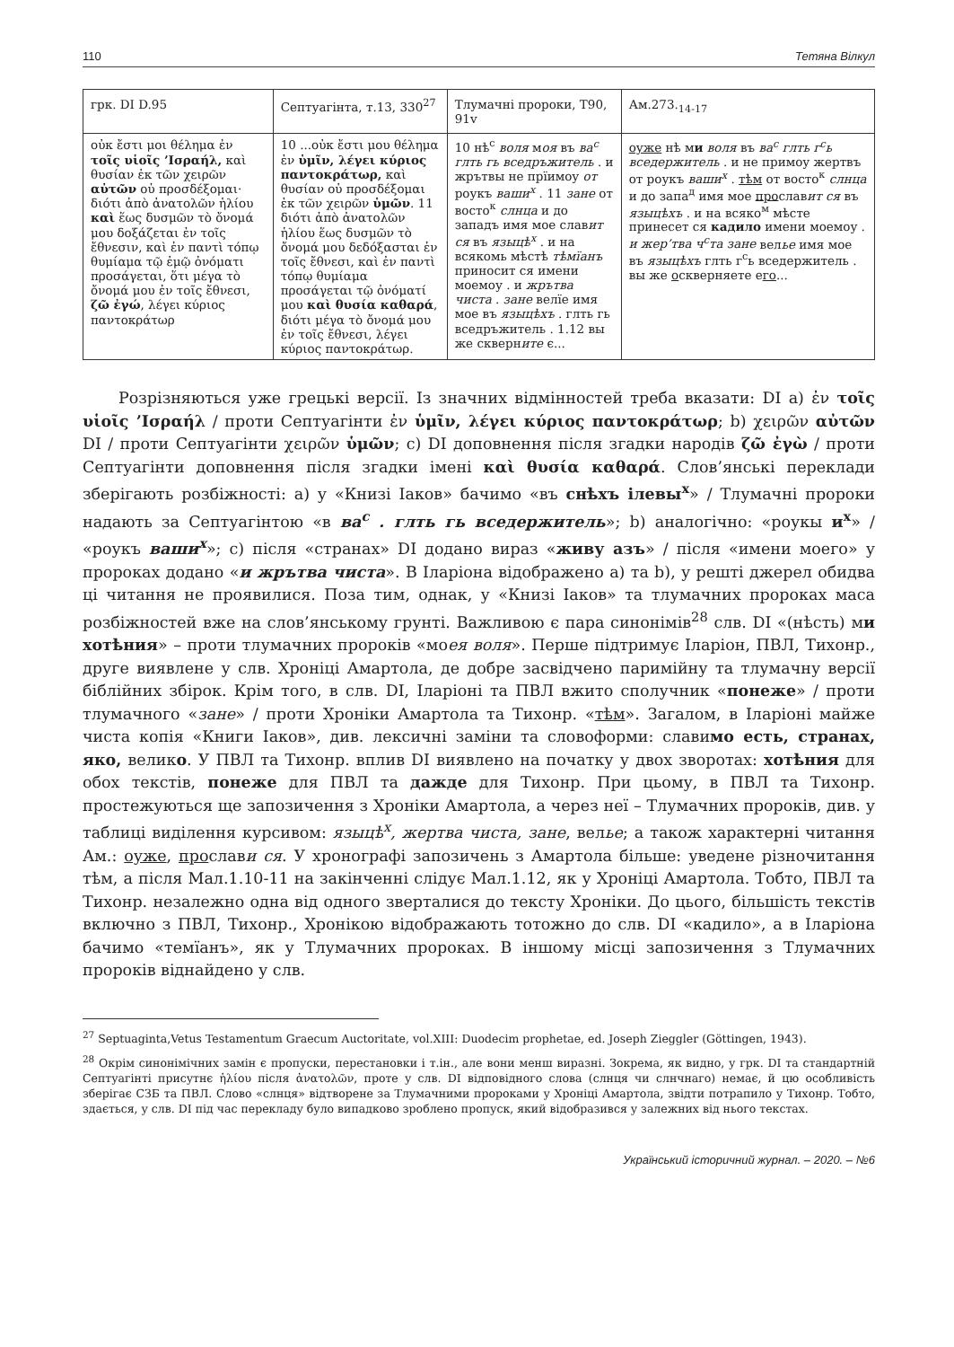110 Тетяна Вілкул
| грк. DI D.95 | Септуагінта, т.13, 330<sup>27</sup> | Тлумачні пророки, Т90, 91v | Ам.273.<sub>14-17</sub> |
| --- | --- | --- | --- |
| οὐκ ἔστι μοι θέλημα ἐν τοῖς υἱοῖς ’Ισραήλ, καὶ θυσίαν ἐκ τῶν χειρῶν αὐτῶν οὐ προσδέξομαι· διότι ἀπὸ ἀνατολῶν ἡλίου καὶ ἕως δυσμῶν τὸ ὄνομά μου δοξάζεται ἐν τοῖς ἔθνεσιν, καὶ ἐν παντὶ τόπῳ θυμίαμα τῷ ἐμῷ ὀνόματι προσάγεται, ὅτι μέγα τὸ ὄνομά μου ἐν τοῖς ἔθνεσι, ζῶ ἐγώ , λέγει κύριος παντοκράτωρ | 10 ...οὐκ ἔστι μου θέλημα ἐν ὑμῖν, λέγει κύριος παντοκράτωρ, καὶ θυσίαν οὐ προσδέξομαι ἐκ τῶν χειρῶν ὑμῶν . 11 διότι ἀπὸ ἀνατολῶν ἡλίου ἕως δυσμῶν τὸ ὄνομά μου δεδόξασται ἐν τοῖς ἔθνεσι, καὶ ἐν παντὶ τόπῳ θυμίαμα προσάγεται τῷ ὀνόματί μου καὶ θυσία καθαρά , διότι μέγα τὸ ὄνομά μου ἐν τοῖς ἔθνεσι, λέγει κύριος παντοκράτωρ. | 10 нѣ<sup>с</sup> воля м оя въ ва<sup>с</sup> глть гь вседръжитель . и жрътвы не прїимоу от роукъ ваши<sup>х</sup> . 11 зане от восто<sup>к</sup> слнца и до западъ имя мое слав ит ся въ языцѣ<sup>х</sup> . и на всякомь мѣстѣ тѣмїанъ приносит ся имени моемоу . и жрътва чиста . зане велїе имя мое въ языцѣхъ . глть гь вседръжитель . 1.12 вы же скверн ите є... | оуже нѣ м и воля въ ва<sup>с</sup> глть г<sup>с</sup>ь вседержитель . и не примоу жертвъ от роукъ ваши<sup>х</sup> . тѣм от восто<sup>к</sup> слнца и до запа<sup>д</sup> имя мое про слав ит ся въ языцѣхъ . и на всяко<sup>м</sup> мѣсте принесет ся кадило имени моемоу . и жер’тва ч<sup>с</sup>та зане вел ье имя мое въ языцѣхъ глть г<sup>с</sup>ь вседержитель . вы же о скверняете е го ... |
Розрізняються уже грецькі версії. Із значних відмінностей треба вказати: DI а) ἐν τοῖς υἱοῖς ’Ισραήλ / проти Септуагінти ἐν ὑμῖν, λέγει κύριος παντοκράτωρ; b) χειρῶν αὐτῶν DI / проти Септуагінти χειρῶν ὑμῶν; c) DI доповнення після згадки народів ζῶ ἐγὼ / проти Септуагінти доповнення після згадки імені καὶ θυσία καθαρά. Слов’янські переклади зберігають розбіжності: а) у «Книзі Іаков» бачимо «въ снѣхъ ілевы<sup>х</sup>» / Тлумачні пророки надають за Септуагінтою «в ва<sup>с</sup> . глть гь вседержитель»; b) аналогічно: «роукы и<sup>х</sup>» / «роукъ ваши<sup>х</sup>»; с) після «странах» DI додано вираз «живу азъ» / після «имени моего» у пророках додано «и жрътва чиста». В Іларіона відображено а) та b), у решті джерел обидва ці читання не проявилися. Поза тим, однак, у «Книзі Іаков» та тлумачних пророках маса розбіжностей вже на слов’янському грунті. Важливою є пара синонімів<sup>28</sup> слв. DI «(нѣсть) ми хотѣния» – проти тлумачних пророків «моея воля». Перше підтримує Іларіон, ПВЛ, Тихонр., друге виявлене у слв. Хроніці Амартола, де добре засвідчено паримійну та тлумачну версії біблійних збірок. Крім того, в слв. DI, Іларіоні та ПВЛ вжито сполучник «понеже» / проти тлумачного «зане» / проти Хроніки Амартола та Тихонр. «тѣм». Загалом, в Іларіоні майже чиста копія «Книги Іаков», див. лексичні заміни та словоформи: славимо есть, странах, яко, велико. У ПВЛ та Тихонр. вплив DI виявлено на початку у двох зворотах: хотѣния для обох текстів, понеже для ПВЛ та дажде для Тихонр. При цьому, в ПВЛ та Тихонр. простежуються ще запозичення з Хроніки Амартола, а через неї – Тлумачних пророків, див. у таблиці виділення курсивом: языцѣ<sup>х</sup>, жертва чиста, зане, велье; а також характерні читання Ам.: оуже, прослави ся. У хронографі запозичень з Амартола більше: уведене різночитання тѣм, а після Мал.1.10-11 на закінченні слідує Мал.1.12, як у Хроніці Амартола. Тобто, ПВЛ та Тихонр. незалежно одна від одного зверталися до тексту Хроніки. До цього, більшість текстів включно з ПВЛ, Тихонр., Хронікою відображають тотожно до слв. DI «кадило», а в Іларіона бачимо «темїанъ», як у Тлумачних пророках. В іншому місці запозичення з Тлумачних пророків віднайдено у слв.
<sup>27</sup> Septuaginta,Vetus Testamentum Graecum Auctoritate, vol.XIII: Duodecim prophetae, ed. Joseph Zieggler (Göttingen, 1943).
<sup>28</sup> Окрім синонімічних замін є пропуски, перестановки і т.ін., але вони менш виразні. Зокрема, як видно, у грк. DI та стандартній Септуагінті присутнє ἡλίου після ἀνατολῶν, проте у слв. DI відповідного слова (слнця чи слнчнаго) немає, й цю особливість зберігає СЗБ та ПВЛ. Слово «слнця» відтворене за Тлумачними пророками у Хроніці Амартола, звідти потрапило у Тихонр. Тобто, здається, у слв. DI під час перекладу було випадково зроблено пропуск, який відобразився у залежних від нього текстах.
Український історичний журнал. – 2020. – №6